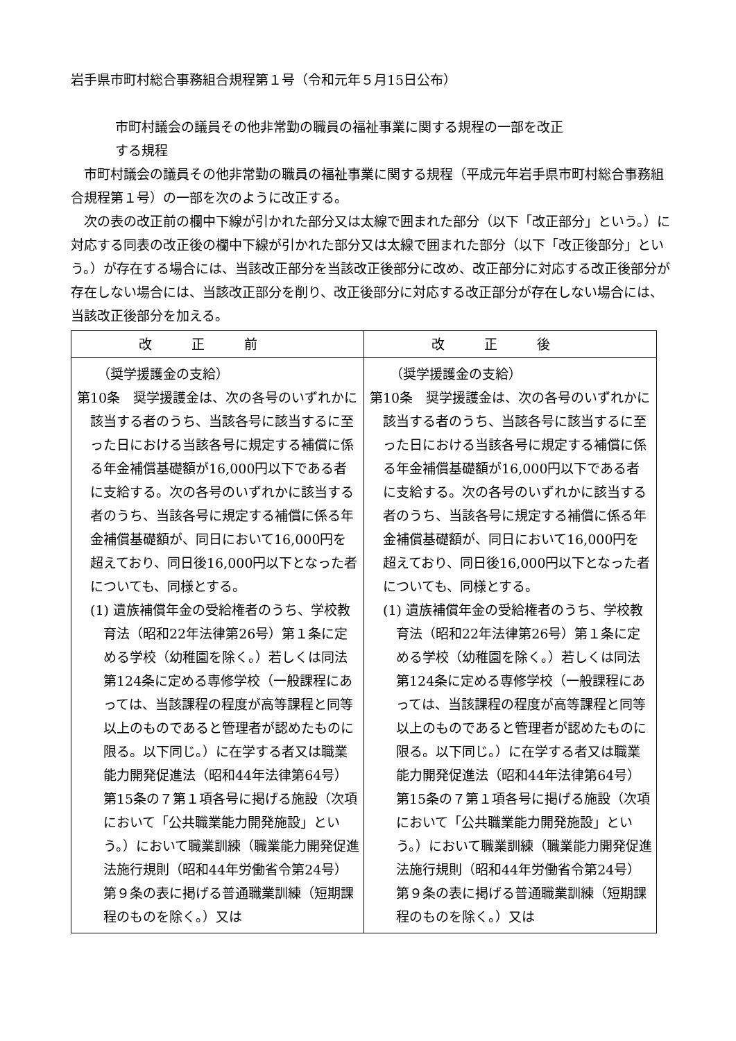岩手県市町村総合事務組合規程第１号（令和元年５月15日公布）
市町村議会の議員その他非常勤の職員の福祉事業に関する規程の一部を改正
する規程
市町村議会の議員その他非常勤の職員の福祉事業に関する規程（平成元年岩手県市町村総合事務組合規程第１号）の一部を次のように改正する。
次の表の改正前の欄中下線が引かれた部分又は太線で囲まれた部分（以下「改正部分」という。）に対応する同表の改正後の欄中下線が引かれた部分又は太線で囲まれた部分（以下「改正後部分」という。）が存在する場合には、当該改正部分を当該改正後部分に改め、改正部分に対応する改正後部分が存在しない場合には、当該改正部分を削り、改正後部分に対応する改正部分が存在しない場合には、当該改正後部分を加える。
| 改正前 | 改正後 |
| --- | --- |
| （奨学援護金の支給） 第10条 奨学援護金は、次の各号のいずれかに該当する者のうち、当該各号に該当するに至った日における当該各号に規定する補償に係る年金補償基礎額が16,000円以下である者に支給する。次の各号のいずれかに該当する者のうち、当該各号に規定する補償に係る年金補償基礎額が、同日において16,000円を超えており、同日後16,000円以下となった者についても、同様とする。 (1) 遺族補償年金の受給権者のうち、学校教育法（昭和22年法律第26号）第１条に定める学校（幼稚園を除く。）若しくは同法第124条に定める専修学校（一般課程にあっては、当該課程の程度が高等課程と同等以上のものであると管理者が認めたものに限る。以下同じ。）に在学する者又は職業能力開発促進法（昭和44年法律第64号）第15条の７第１項各号に掲げる施設（次項において「公共職業能力開発施設」という。）において職業訓練（職業能力開発促進法施行規則（昭和44年労働省令第24号）第９条の表に掲げる普通職業訓練（短期課程のものを除く。）又は | （奨学援護金の支給） 第10条 奨学援護金は、次の各号のいずれかに該当する者のうち、当該各号に該当するに至った日における当該各号に規定する補償に係る年金補償基礎額が16,000円以下である者に支給する。次の各号のいずれかに該当する者のうち、当該各号に規定する補償に係る年金補償基礎額が、同日において16,000円を超えており、同日後16,000円以下となった者についても、同様とする。 (1) 遺族補償年金の受給権者のうち、学校教育法（昭和22年法律第26号）第１条に定める学校（幼稚園を除く。）若しくは同法第124条に定める専修学校（一般課程にあっては、当該課程の程度が高等課程と同等以上のものであると管理者が認めたものに限る。以下同じ。）に在学する者又は職業能力開発促進法（昭和44年法律第64号）第15条の７第１項各号に掲げる施設（次項において「公共職業能力開発施設」という。）において職業訓練（職業能力開発促進法施行規則（昭和44年労働省令第24号）第９条の表に掲げる普通職業訓練（短期課程のものを除く。）又は |